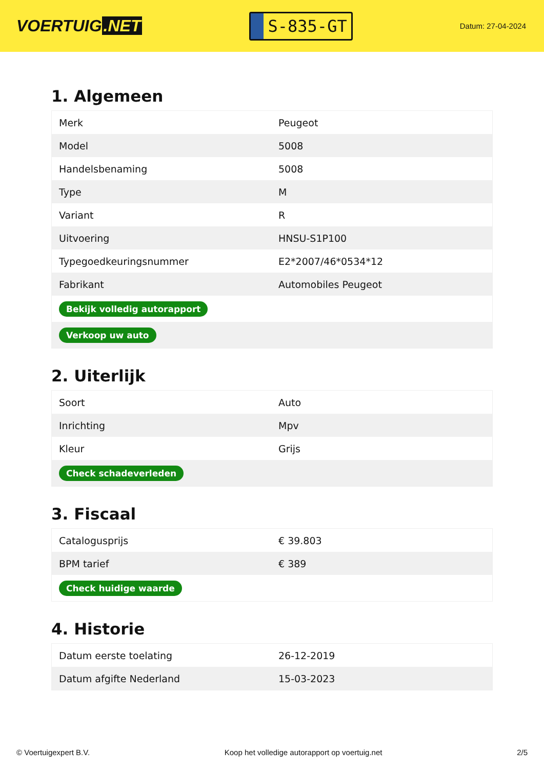VOERTUIG.NET
S-835-GT
Datum: 27-04-2024
1. Algemeen
| Merk | Peugeot |
| Model | 5008 |
| Handelsbenaming | 5008 |
| Type | M |
| Variant | R |
| Uitvoering | HNSU-S1P100 |
| Typegoedkeuringsnummer | E2*2007/46*0534*12 |
| Fabrikant | Automobiles Peugeot |
| Bekijk volledig autorapport | |
| Verkoop uw auto | |
2. Uiterlijk
| Soort | Auto |
| Inrichting | Mpv |
| Kleur | Grijs |
| Check schadeverleden | |
3. Fiscaal
| Catalogusprijs | € 39.803 |
| BPM tarief | € 389 |
| Check huidige waarde | |
4. Historie
| Datum eerste toelating | 26-12-2019 |
| Datum afgifte Nederland | 15-03-2023 |
© Voertuigexpert B.V. Koop het volledige autorapport op voertuig.net 2/5